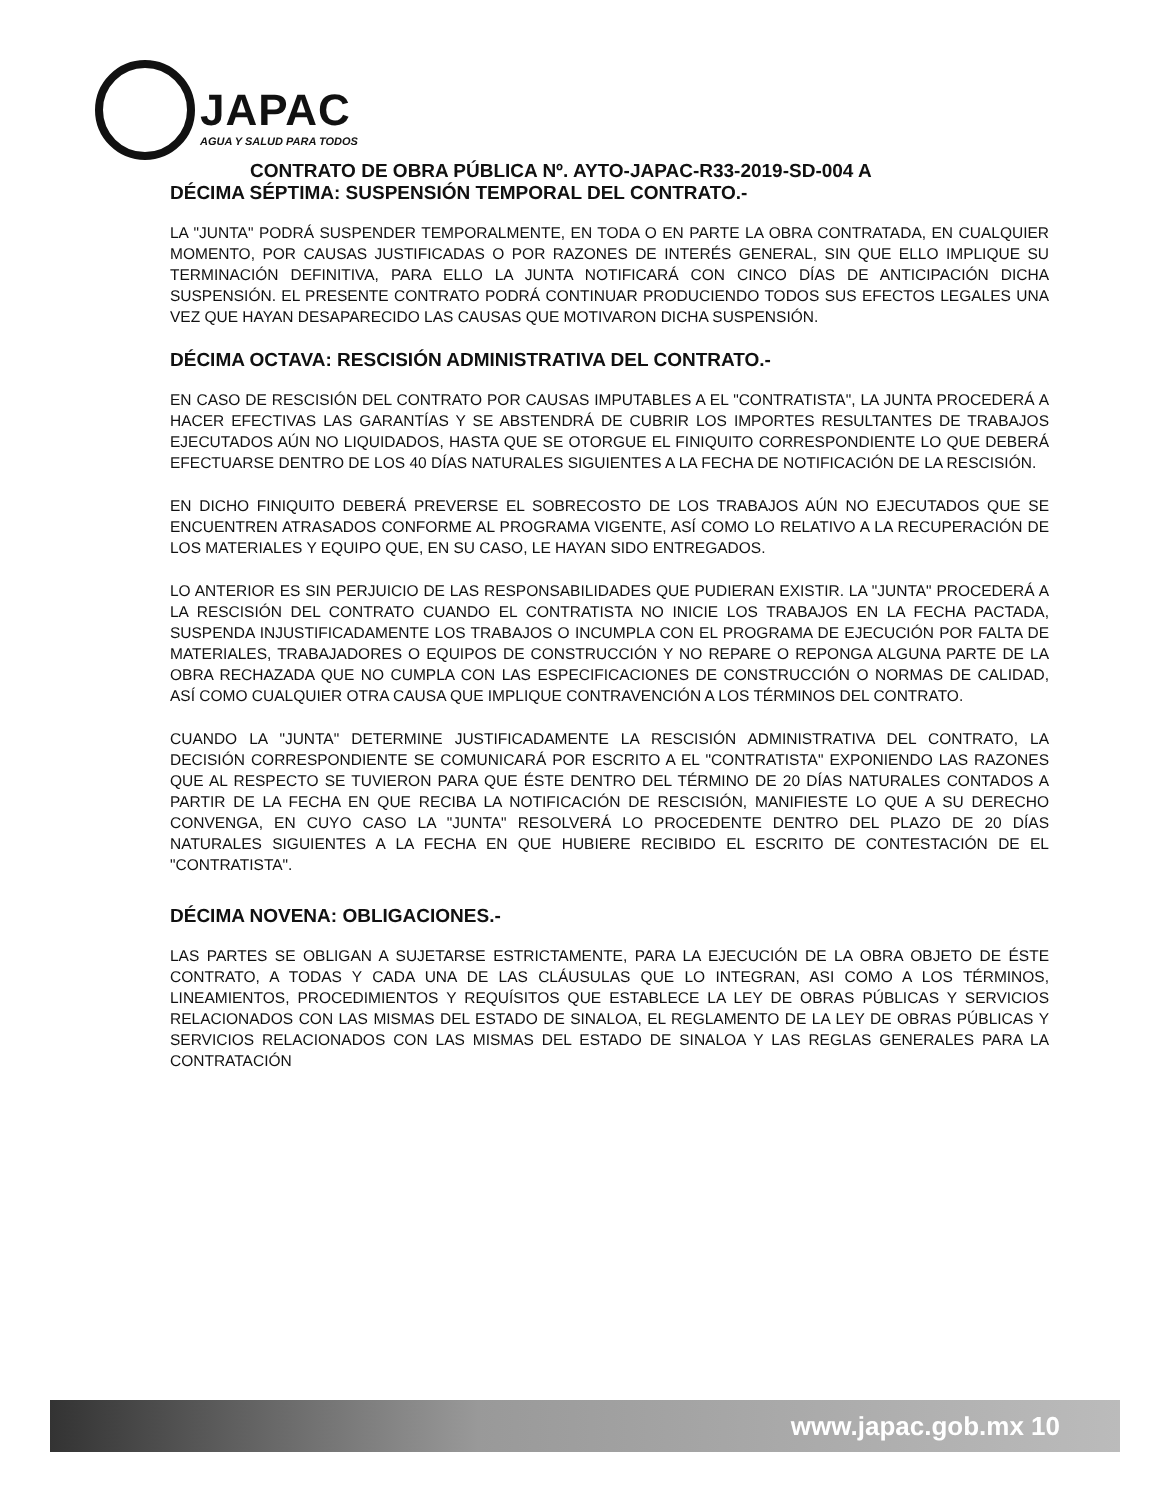JAPAC
AGUA Y SALUD PARA TODOS
CONTRATO DE OBRA PÚBLICA Nº. AYTO-JAPAC-R33-2019-SD-004 A
DÉCIMA SÉPTIMA: SUSPENSIÓN TEMPORAL DEL CONTRATO.-
LA "JUNTA" PODRÁ SUSPENDER TEMPORALMENTE, EN TODA O EN PARTE LA OBRA CONTRATADA, EN CUALQUIER MOMENTO, POR CAUSAS JUSTIFICADAS O POR RAZONES DE INTERÉS GENERAL, SIN QUE ELLO IMPLIQUE SU TERMINACIÓN DEFINITIVA, PARA ELLO LA JUNTA NOTIFICARÁ CON CINCO DÍAS DE ANTICIPACIÓN DICHA SUSPENSIÓN. EL PRESENTE CONTRATO PODRÁ CONTINUAR PRODUCIENDO TODOS SUS EFECTOS LEGALES UNA VEZ QUE HAYAN DESAPARECIDO LAS CAUSAS QUE MOTIVARON DICHA SUSPENSIÓN.
DÉCIMA OCTAVA: RESCISIÓN ADMINISTRATIVA DEL CONTRATO.-
EN CASO DE RESCISIÓN DEL CONTRATO POR CAUSAS IMPUTABLES A EL "CONTRATISTA", LA JUNTA PROCEDERÁ A HACER EFECTIVAS LAS GARANTÍAS Y SE ABSTENDRÁ DE CUBRIR LOS IMPORTES RESULTANTES DE TRABAJOS EJECUTADOS AÚN NO LIQUIDADOS, HASTA QUE SE OTORGUE EL FINIQUITO CORRESPONDIENTE LO QUE DEBERÁ EFECTUARSE DENTRO DE LOS 40 DÍAS NATURALES SIGUIENTES A LA FECHA DE NOTIFICACIÓN DE LA RESCISIÓN.
EN DICHO FINIQUITO DEBERÁ PREVERSE EL SOBRECOSTO DE LOS TRABAJOS AÚN NO EJECUTADOS QUE SE ENCUENTREN ATRASADOS CONFORME AL PROGRAMA VIGENTE, ASÍ COMO LO RELATIVO A LA RECUPERACIÓN DE LOS MATERIALES Y EQUIPO QUE, EN SU CASO, LE HAYAN SIDO ENTREGADOS.
LO ANTERIOR ES SIN PERJUICIO DE LAS RESPONSABILIDADES QUE PUDIERAN EXISTIR. LA "JUNTA" PROCEDERÁ A LA RESCISIÓN DEL CONTRATO CUANDO EL CONTRATISTA NO INICIE LOS TRABAJOS EN LA FECHA PACTADA, SUSPENDA INJUSTIFICADAMENTE LOS TRABAJOS O INCUMPLA CON EL PROGRAMA DE EJECUCIÓN POR FALTA DE MATERIALES, TRABAJADORES O EQUIPOS DE CONSTRUCCIÓN Y NO REPARE O REPONGA ALGUNA PARTE DE LA OBRA RECHAZADA QUE NO CUMPLA CON LAS ESPECIFICACIONES DE CONSTRUCCIÓN O NORMAS DE CALIDAD, ASÍ COMO CUALQUIER OTRA CAUSA QUE IMPLIQUE CONTRAVENCIÓN A LOS TÉRMINOS DEL CONTRATO.
CUANDO LA "JUNTA" DETERMINE JUSTIFICADAMENTE LA RESCISIÓN ADMINISTRATIVA DEL CONTRATO, LA DECISIÓN CORRESPONDIENTE SE COMUNICARÁ POR ESCRITO A EL "CONTRATISTA" EXPONIENDO LAS RAZONES QUE AL RESPECTO SE TUVIERON PARA QUE ÉSTE DENTRO DEL TÉRMINO DE 20 DÍAS NATURALES CONTADOS A PARTIR DE LA FECHA EN QUE RECIBA LA NOTIFICACIÓN DE RESCISIÓN, MANIFIESTE LO QUE A SU DERECHO CONVENGA, EN CUYO CASO LA "JUNTA" RESOLVERÁ LO PROCEDENTE DENTRO DEL PLAZO DE 20 DÍAS NATURALES SIGUIENTES A LA FECHA EN QUE HUBIERE RECIBIDO EL ESCRITO DE CONTESTACIÓN DE EL "CONTRATISTA".
DÉCIMA NOVENA: OBLIGACIONES.-
LAS PARTES SE OBLIGAN A SUJETARSE ESTRICTAMENTE, PARA LA EJECUCIÓN DE LA OBRA OBJETO DE ÉSTE CONTRATO, A TODAS Y CADA UNA DE LAS CLÁUSULAS QUE LO INTEGRAN, ASI COMO A LOS TÉRMINOS, LINEAMIENTOS, PROCEDIMIENTOS Y REQUÍSITOS QUE ESTABLECE LA LEY DE OBRAS PÚBLICAS Y SERVICIOS RELACIONADOS CON LAS MISMAS DEL ESTADO DE SINALOA, EL REGLAMENTO DE LA LEY DE OBRAS PÚBLICAS Y SERVICIOS RELACIONADOS CON LAS MISMAS DEL ESTADO DE SINALOA Y LAS REGLAS GENERALES PARA LA CONTRATACIÓN
www.japac.gob.mx 10